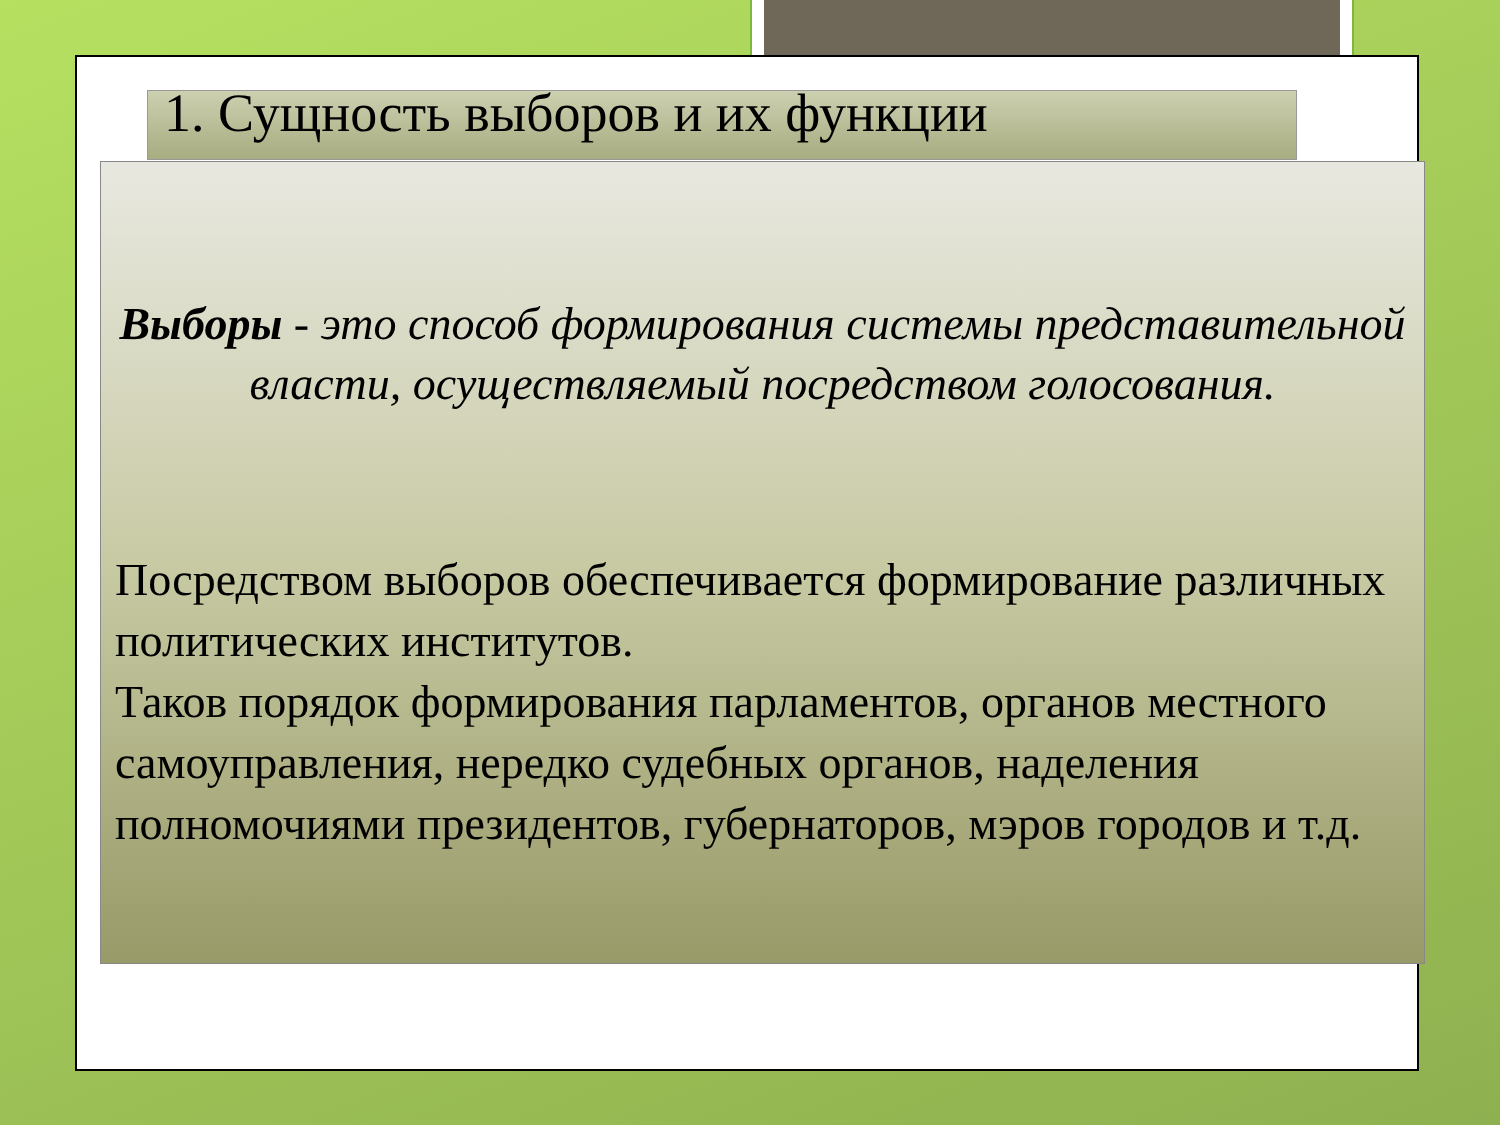1. Сущность выборов и их функции
Выборы - это способ формирования системы представительной власти, осуществляемый посредством голосования.
Посредством выборов обеспечивается формирование различных политических институтов.
Таков порядок формирования парламентов, органов местного самоуправления, нередко судебных органов, наделения полномочиями президентов, губернаторов, мэров городов и т.д.